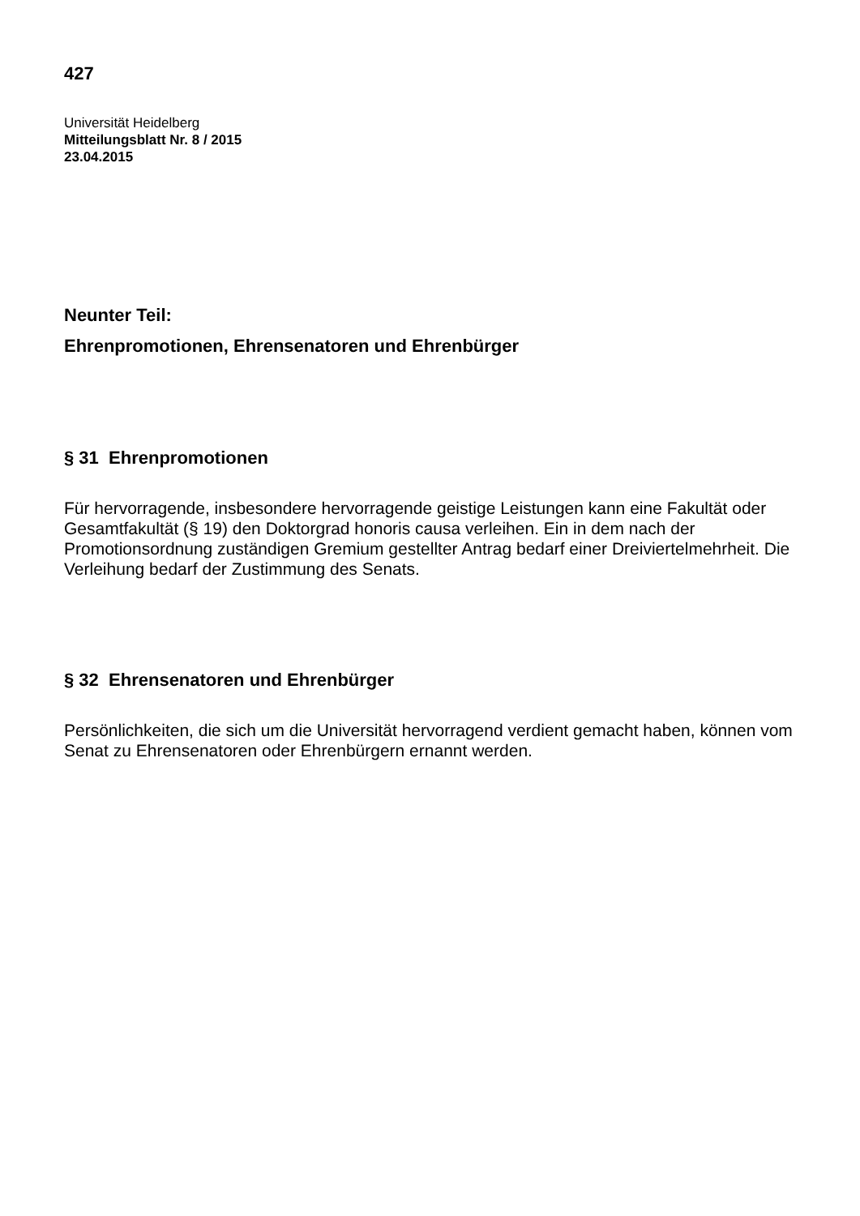427
Universität Heidelberg
Mitteilungsblatt Nr. 8 / 2015
23.04.2015
Neunter Teil:
Ehrenpromotionen, Ehrensenatoren und Ehrenbürger
§ 31 Ehrenpromotionen
Für hervorragende, insbesondere hervorragende geistige Leistungen kann eine Fakultät oder Gesamtfakultät (§ 19) den Doktorgrad honoris causa verleihen. Ein in dem nach der Promotionsordnung zuständigen Gremium gestellter Antrag bedarf einer Dreiviertelmehrheit. Die Verleihung bedarf der Zustimmung des Senats.
§ 32 Ehrensenatoren und Ehrenbürger
Persönlichkeiten, die sich um die Universität hervorragend verdient gemacht haben, können vom Senat zu Ehrensenatoren oder Ehrenbürgern ernannt werden.